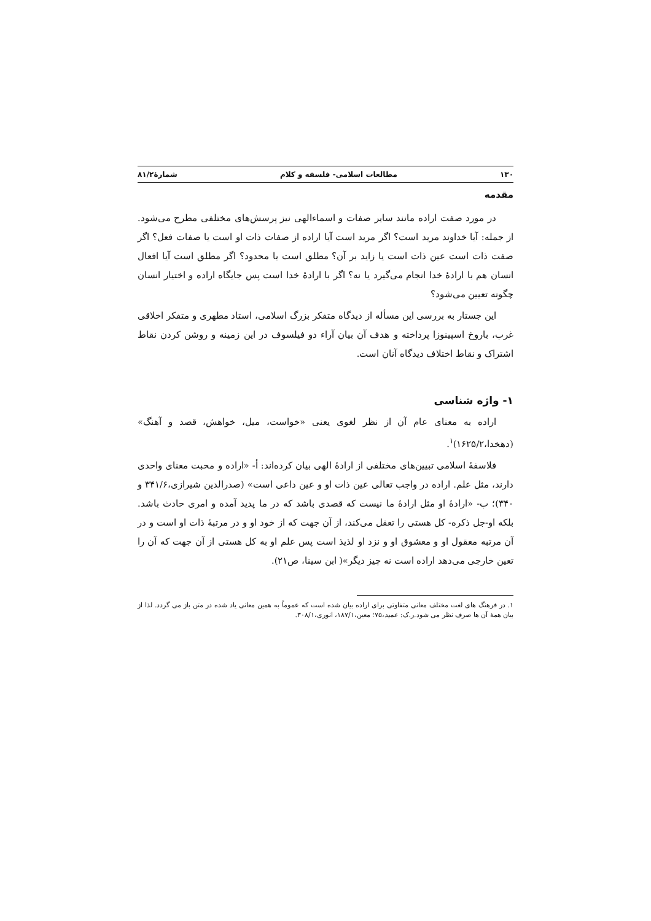۱۳۰ مطالعات اسلامی- فلسفه و کلام شمارۀ۸۱/۲
مقدمه
در مورد صفت اراده مانند سایر صفات و اسماءالهی نیز پرسش‌های مختلفی مطرح می‌شود. از جمله: آیا خداوند مرید است؟ اگر مرید است آیا اراده از صفات ذات او است یا صفات فعل؟ اگر صفت ذات است عین ذات است یا زاید بر آن؟ مطلق است یا محدود؟ اگر مطلق است آیا افعال انسان هم با ارادۀ خدا انجام می‌گیرد یا نه؟ اگر با ارادۀ خدا است پس جایگاه اراده و اختیار انسان چگونه تعیین می‌شود؟
این جستار به بررسی این مسأله از دیدگاه متفکر بزرگ اسلامی، استاد مطهری و متفکر اخلاقی غرب، باروخ اسپینوزا پرداخته و هدف آن بیان آراء دو فیلسوف در این زمینه و روشن کردن نقاط اشتراک و نقاط اختلاف دیدگاه آنان است.
۱- واژه شناسی
اراده به معنای عام آن از نظر لغوی یعنی «خواست، میل، خواهش، قصد و آهنگ» (دهخدا،۱۶۲۵/۲)<sup>۱</sup>.
فلاسفۀ اسلامی تبیین‌های مختلفی از ارادۀ الهی بیان کرده‌اند: أ- «اراده و محبت معنای واحدی دارند، مثل علم. اراده در واجب تعالی عین ذات او و عین داعی است» (صدرالدین شیرازی،۳۴۱/۶ و ۳۴۰)؛ ب- «ارادۀ او مثل ارادۀ ما نیست که قصدی باشد که در ما پدید آمده و امری حادث باشد. بلکه او-جل ذکره- کل هستی را تعقل می‌کند، از آن جهت که از خود او و در مرتبۀ ذات او است و در آن مرتبه معقول او و معشوق او و نزد او لذیذ است پس علم او به کل هستی از آن جهت که آن را تعین خارجی می‌دهد اراده است نه چیز دیگر»( ابن سینا، ص۲۱).
۱. در فرهنگ های لغت مختلف معانی متفاوتی برای اراده بیان شده است که عموماً به همین معانی یاد شده در متن باز می گردد. لذا از بیان همۀ آن ها صرف نظر می شود.ر.ک: عمید،۷۵؛ معین،۱۸۷/۱، انوری،۳۰۸/۱.